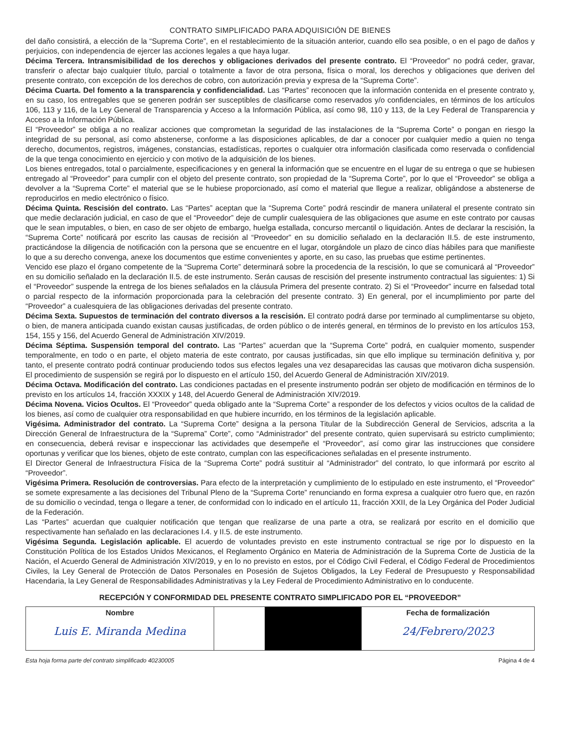CONTRATO SIMPLIFICADO PARA ADQUISICIÓN DE BIENES
del daño consistirá, a elección de la “Suprema Corte”, en el restablecimiento de la situación anterior, cuando ello sea posible, o en el pago de daños y perjuicios, con independencia de ejercer las acciones legales a que haya lugar.
Décima Tercera. Intransmisibilidad de los derechos y obligaciones derivados del presente contrato. El “Proveedor” no podrá ceder, gravar, transferir o afectar bajo cualquier título, parcial o totalmente a favor de otra persona, física o moral, los derechos y obligaciones que deriven del presente contrato, con excepción de los derechos de cobro, con autorización previa y expresa de la “Suprema Corte”.
Décima Cuarta. Del fomento a la transparencia y confidencialidad. Las “Partes” reconocen que la información contenida en el presente contrato y, en su caso, los entregables que se generen podrán ser susceptibles de clasificarse como reservados y/o confidenciales, en términos de los artículos 106, 113 y 116, de la Ley General de Transparencia y Acceso a la Información Pública, así como 98, 110 y 113, de la Ley Federal de Transparencia y Acceso a la Información Pública.
El “Proveedor” se obliga a no realizar acciones que comprometan la seguridad de las instalaciones de la “Suprema Corte” o pongan en riesgo la integridad de su personal, así como abstenerse, conforme a las disposiciones aplicables, de dar a conocer por cualquier medio a quien no tenga derecho, documentos, registros, imágenes, constancias, estadísticas, reportes o cualquier otra información clasificada como reservada o confidencial de la que tenga conocimiento en ejercicio y con motivo de la adquisición de los bienes.
Los bienes entregados, total o parcialmente, especificaciones y en general la información que se encuentre en el lugar de su entrega o que se hubiesen entregado al “Proveedor” para cumplir con el objeto del presente contrato, son propiedad de la “Suprema Corte”, por lo que el “Proveedor” se obliga a devolver a la “Suprema Corte” el material que se le hubiese proporcionado, así como el material que llegue a realizar, obligándose a abstenerse de reproducirlos en medio electrónico o físico.
Décima Quinta. Rescisión del contrato. Las “Partes” aceptan que la “Suprema Corte” podrá rescindir de manera unilateral el presente contrato sin que medie declaración judicial, en caso de que el “Proveedor” deje de cumplir cualesquiera de las obligaciones que asume en este contrato por causas que le sean imputables, o bien, en caso de ser objeto de embargo, huelga estallada, concurso mercantil o liquidación. Antes de declarar la rescisión, la “Suprema Corte” notificará por escrito las causas de recisión al “Proveedor” en su domicilio señalado en la declaración II.5. de este instrumento, practicándose la diligencia de notificación con la persona que se encuentre en el lugar, otorgándole un plazo de cinco días hábiles para que manifieste lo que a su derecho convenga, anexe los documentos que estime convenientes y aporte, en su caso, las pruebas que estime pertinentes.
Vencido ese plazo el órgano competente de la “Suprema Corte” determinará sobre la procedencia de la rescisión, lo que se comunicará al “Proveedor” en su domicilio señalado en la declaración II.5. de este instrumento. Serán causas de rescisión del presente instrumento contractual las siguientes: 1) Si el “Proveedor” suspende la entrega de los bienes señalados en la cláusula Primera del presente contrato. 2) Si el “Proveedor” incurre en falsedad total o parcial respecto de la información proporcionada para la celebración del presente contrato. 3) En general, por el incumplimiento por parte del “Proveedor” a cualesquiera de las obligaciones derivadas del presente contrato.
Décima Sexta. Supuestos de terminación del contrato diversos a la rescisión. El contrato podrá darse por terminado al cumplimentarse su objeto, o bien, de manera anticipada cuando existan causas justificadas, de orden público o de interés general, en términos de lo previsto en los artículos 153, 154, 155 y 156, del Acuerdo General de Administración XIV/2019.
Décima Séptima. Suspensión temporal del contrato. Las “Partes” acuerdan que la “Suprema Corte” podrá, en cualquier momento, suspender temporalmente, en todo o en parte, el objeto materia de este contrato, por causas justificadas, sin que ello implique su terminación definitiva y, por tanto, el presente contrato podrá continuar produciendo todos sus efectos legales una vez desaparecidas las causas que motivaron dicha suspensión. El procedimiento de suspensión se regirá por lo dispuesto en el artículo 150, del Acuerdo General de Administración XIV/2019.
Décima Octava. Modificación del contrato. Las condiciones pactadas en el presente instrumento podrán ser objeto de modificación en términos de lo previsto en los artículos 14, fracción XXXIX y 148, del Acuerdo General de Administración XIV/2019.
Décima Novena. Vicios Ocultos. El “Proveedor” queda obligado ante la “Suprema Corte” a responder de los defectos y vicios ocultos de la calidad de los bienes, así como de cualquier otra responsabilidad en que hubiere incurrido, en los términos de la legislación aplicable.
Vigésima. Administrador del contrato. La “Suprema Corte” designa a la persona Titular de la Subdirección General de Servicios, adscrita a la Dirección General de Infraestructura de la “Suprema” Corte”, como “Administrador” del presente contrato, quien supervisará su estricto cumplimiento; en consecuencia, deberá revisar e inspeccionar las actividades que desempeñe el “Proveedor”, así como girar las instrucciones que considere oportunas y verificar que los bienes, objeto de este contrato, cumplan con las especificaciones señaladas en el presente instrumento.
El Director General de Infraestructura Física de la “Suprema Corte” podrá sustituir al “Administrador” del contrato, lo que informará por escrito al “Proveedor”.
Vigésima Primera. Resolución de controversias. Para efecto de la interpretación y cumplimiento de lo estipulado en este instrumento, el “Proveedor” se somete expresamente a las decisiones del Tribunal Pleno de la “Suprema Corte” renunciando en forma expresa a cualquier otro fuero que, en razón de su domicilio o vecindad, tenga o llegare a tener, de conformidad con lo indicado en el artículo 11, fracción XXII, de la Ley Orgánica del Poder Judicial de la Federación.
Las “Partes” acuerdan que cualquier notificación que tengan que realizarse de una parte a otra, se realizará por escrito en el domicilio que respectivamente han señalado en las declaraciones I.4. y II.5. de este instrumento.
Vigésima Segunda. Legislación aplicable. El acuerdo de voluntades previsto en este instrumento contractual se rige por lo dispuesto en la Constitución Política de los Estados Unidos Mexicanos, el Reglamento Orgánico en Materia de Administración de la Suprema Corte de Justicia de la Nación, el Acuerdo General de Administración XIV/2019, y en lo no previsto en estos, por el Código Civil Federal, el Código Federal de Procedimientos Civiles, la Ley General de Protección de Datos Personales en Posesión de Sujetos Obligados, la Ley Federal de Presupuesto y Responsabilidad Hacendaria, la Ley General de Responsabilidades Administrativas y la Ley Federal de Procedimiento Administrativo en lo conducente.
RECEPCIÓN Y CONFORMIDAD DEL PRESENTE CONTRATO SIMPLIFICADO POR EL “PROVEEDOR”
| Nombre Luis E. Miranda Medina | | | Fecha de formalización 24/Febrero/2023 |
Esta hoja forma parte del contrato simplificado 40230005 Página 4 de 4